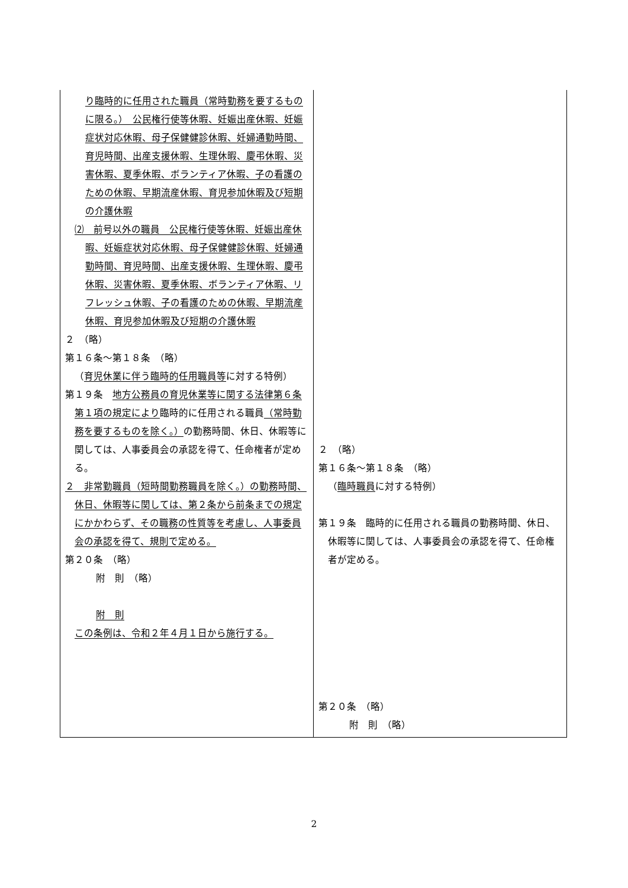| り臨時的に任用された職員（常時勤務を要するものに限る。） 公民権行使等休暇、妊娠出産休暇、妊娠症状対応休暇、母子保健健診休暇、妊婦通勤時間、育児時間、出産支援休暇、生理休暇、慶弔休暇、災害休暇、夏季休暇、ボランティア休暇、子の看護のための休暇、早期流産休暇、育児参加休暇及び短期の介護休暇 ⑵ 前号以外の職員 公民権行使等休暇、妊娠出産休暇、妊娠症状対応休暇、母子保健健診休暇、妊婦通勤時間、育児時間、出産支援休暇、生理休暇、慶弔休暇、災害休暇、夏季休暇、ボランティア休暇、リフレッシュ休暇、子の看護のための休暇、早期流産休暇、育児参加休暇及び短期の介護休暇 ２ （略） 第１６条～第１８条 （略） （ 育児休業に伴う臨時的任用職員等 に対する特例） 第１９条 地方公務員の育児休業等に関する法律第６条第１項の規定により 臨時的に任用される職員 （常時勤務を要するものを除く。） の勤務時間、休日、休暇等に関しては、人事委員会の承認を得て、任命権者が定める。 ２ 非常勤職員（短時間勤務職員を除く。）の勤務時間、休日、休暇等に関しては、第２条から前条までの規定にかかわらず、その職務の性質等を考慮し、人事委員会の承認を得て、規則で定める。 第２０条 （略） 附 則 （略） 附 則 この条例は、令和２年４月１日から施行する。 | ２ （略） 第１６条～第１８条 （略） （ 臨時職員 に対する特例） 第１９条 臨時的に任用される職員の勤務時間、休日、休暇等に関しては、人事委員会の承認を得て、任命権者が定める。 第２０条 （略） 附 則 （略） |
2